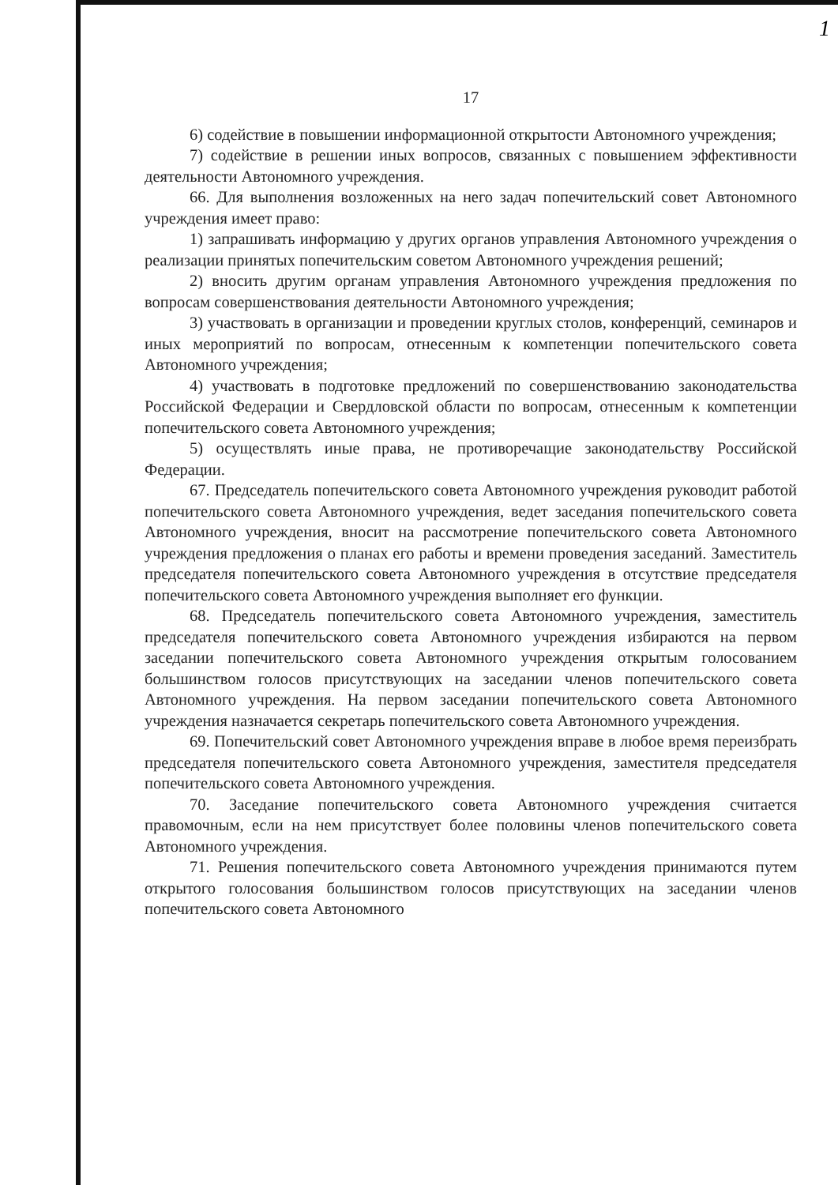1
17
6) содействие в повышении информационной открытости Автономного учреждения;
7) содействие в решении иных вопросов, связанных с повышением эффективности деятельности Автономного учреждения.
66. Для выполнения возложенных на него задач попечительский совет Автономного учреждения имеет право:
1) запрашивать информацию у других органов управления Автономного учреждения о реализации принятых попечительским советом Автономного учреждения решений;
2) вносить другим органам управления Автономного учреждения предложения по вопросам совершенствования деятельности Автономного учреждения;
3) участвовать в организации и проведении круглых столов, конференций, семинаров и иных мероприятий по вопросам, отнесенным к компетенции попечительского совета Автономного учреждения;
4) участвовать в подготовке предложений по совершенствованию законодательства Российской Федерации и Свердловской области по вопросам, отнесенным к компетенции попечительского совета Автономного учреждения;
5) осуществлять иные права, не противоречащие законодательству Российской Федерации.
67. Председатель попечительского совета Автономного учреждения руководит работой попечительского совета Автономного учреждения, ведет заседания попечительского совета Автономного учреждения, вносит на рассмотрение попечительского совета Автономного учреждения предложения о планах его работы и времени проведения заседаний. Заместитель председателя попечительского совета Автономного учреждения в отсутствие председателя попечительского совета Автономного учреждения выполняет его функции.
68. Председатель попечительского совета Автономного учреждения, заместитель председателя попечительского совета Автономного учреждения избираются на первом заседании попечительского совета Автономного учреждения открытым голосованием большинством голосов присутствующих на заседании членов попечительского совета Автономного учреждения. На первом заседании попечительского совета Автономного учреждения назначается секретарь попечительского совета Автономного учреждения.
69. Попечительский совет Автономного учреждения вправе в любое время переизбрать председателя попечительского совета Автономного учреждения, заместителя председателя попечительского совета Автономного учреждения.
70. Заседание попечительского совета Автономного учреждения считается правомочным, если на нем присутствует более половины членов попечительского совета Автономного учреждения.
71. Решения попечительского совета Автономного учреждения принимаются путем открытого голосования большинством голосов присутствующих на заседании членов попечительского совета Автономного